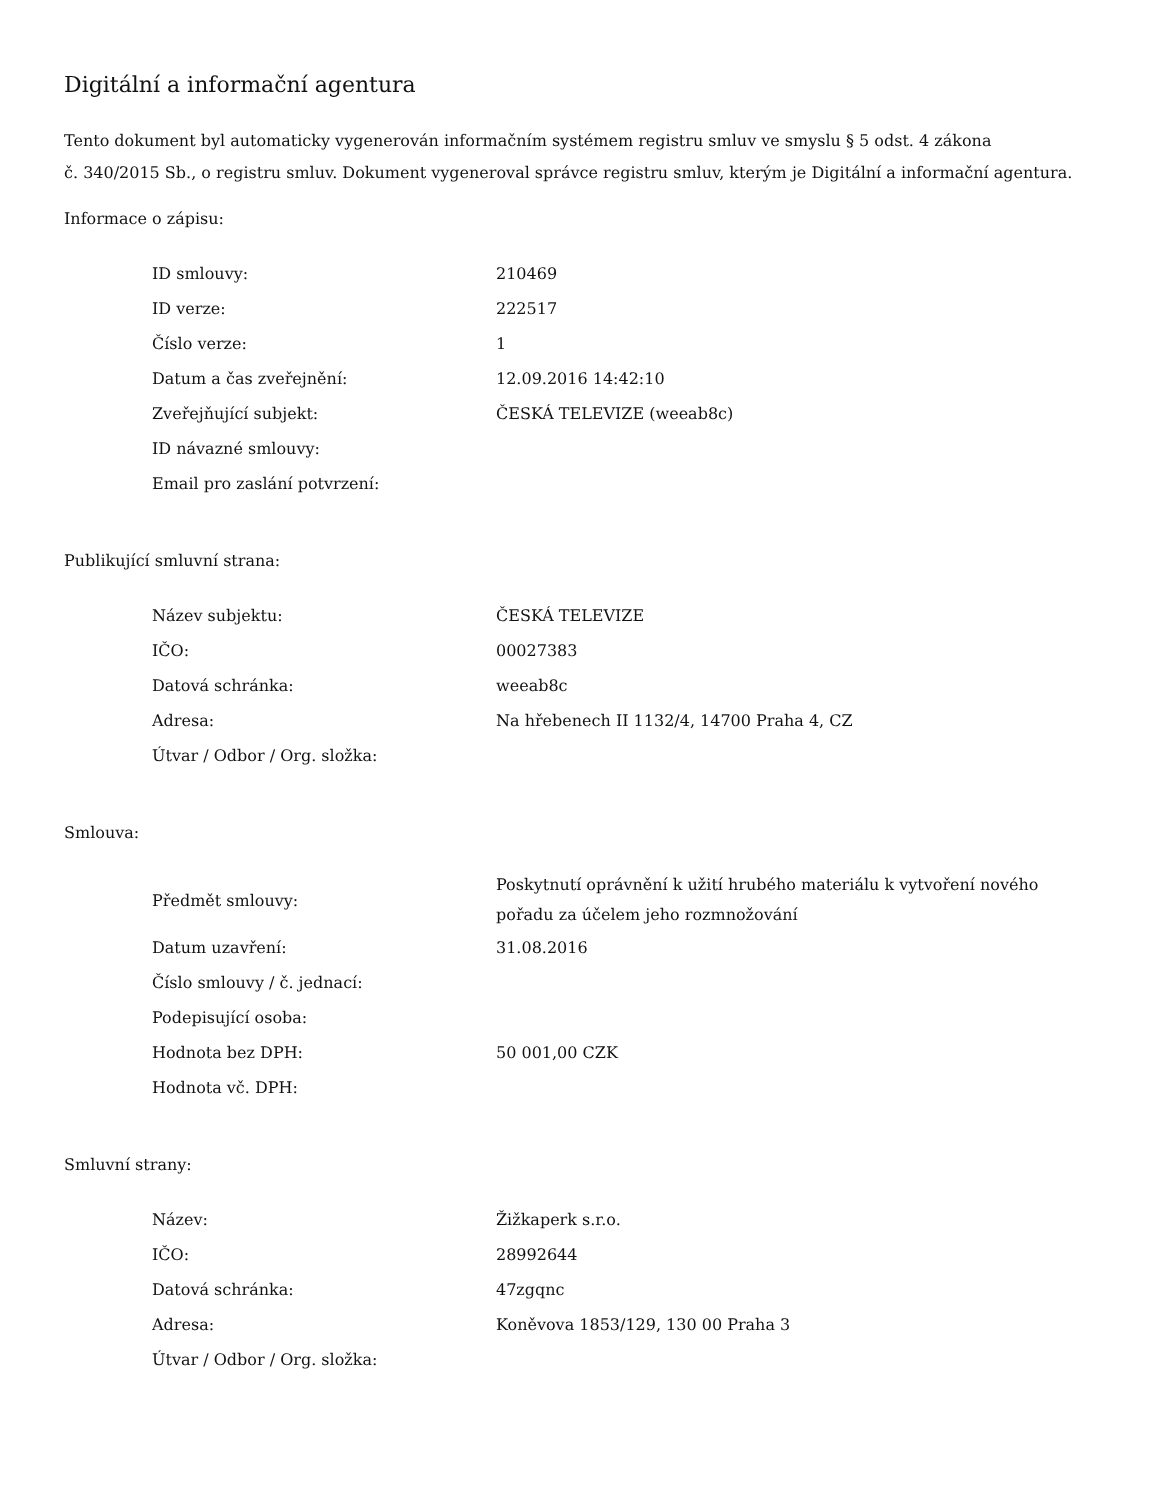Digitální a informační agentura
Tento dokument byl automaticky vygenerován informačním systémem registru smluv ve smyslu § 5 odst. 4 zákona
č. 340/2015 Sb., o registru smluv. Dokument vygeneroval správce registru smluv, kterým je Digitální a informační agentura.
Informace o zápisu:
| ID smlouvy: | 210469 |
| ID verze: | 222517 |
| Číslo verze: | 1 |
| Datum a čas zveřejnění: | 12.09.2016 14:42:10 |
| Zveřejňující subjekt: | ČESKÁ TELEVIZE (weeab8c) |
| ID návazné smlouvy: | |
| Email pro zaslání potvrzení: | |
Publikující smluvní strana:
| Název subjektu: | ČESKÁ TELEVIZE |
| IČO: | 00027383 |
| Datová schránka: | weeab8c |
| Adresa: | Na hřebenech II 1132/4, 14700 Praha 4, CZ |
| Útvar / Odbor / Org. složka: | |
Smlouva:
| Předmět smlouvy: | Poskytnutí oprávnění k užití hrubého materiálu k vytvoření nového pořadu za účelem jeho rozmnožování |
| Datum uzavření: | 31.08.2016 |
| Číslo smlouvy / č. jednací: | |
| Podepisující osoba: | |
| Hodnota bez DPH: | 50 001,00 CZK |
| Hodnota vč. DPH: | |
Smluvní strany:
| Název: | Žižkaperk s.r.o. |
| IČO: | 28992644 |
| Datová schránka: | 47zgqnc |
| Adresa: | Koněvova 1853/129, 130 00 Praha 3 |
| Útvar / Odbor / Org. složka: | |